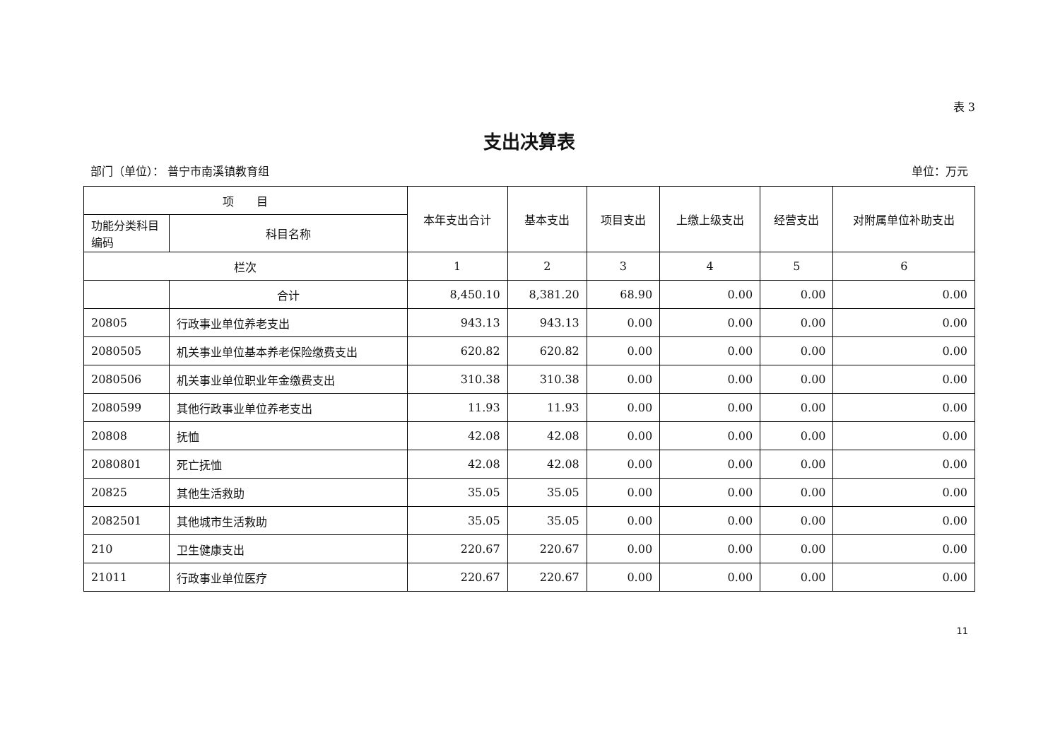表 3
支出决算表
部门（单位）： 普宁市南溪镇教育组 单位：万元
| 项 目 | | 本年支出合计 | 基本支出 | 项目支出 | 上缴上级支出 | 经营支出 | 对附属单位补助支出 |
| --- | --- | --- | --- | --- | --- | --- | --- |
| 功能分类科目编码 | 科目名称 | | | | | | |
| 栏次 | | 1 | 2 | 3 | 4 | 5 | 6 |
| | 合计 | 8,450.10 | 8,381.20 | 68.90 | 0.00 | 0.00 | 0.00 |
| 20805 | 行政事业单位养老支出 | 943.13 | 943.13 | 0.00 | 0.00 | 0.00 | 0.00 |
| 2080505 | 机关事业单位基本养老保险缴费支出 | 620.82 | 620.82 | 0.00 | 0.00 | 0.00 | 0.00 |
| 2080506 | 机关事业单位职业年金缴费支出 | 310.38 | 310.38 | 0.00 | 0.00 | 0.00 | 0.00 |
| 2080599 | 其他行政事业单位养老支出 | 11.93 | 11.93 | 0.00 | 0.00 | 0.00 | 0.00 |
| 20808 | 抚恤 | 42.08 | 42.08 | 0.00 | 0.00 | 0.00 | 0.00 |
| 2080801 | 死亡抚恤 | 42.08 | 42.08 | 0.00 | 0.00 | 0.00 | 0.00 |
| 20825 | 其他生活救助 | 35.05 | 35.05 | 0.00 | 0.00 | 0.00 | 0.00 |
| 2082501 | 其他城市生活救助 | 35.05 | 35.05 | 0.00 | 0.00 | 0.00 | 0.00 |
| 210 | 卫生健康支出 | 220.67 | 220.67 | 0.00 | 0.00 | 0.00 | 0.00 |
| 21011 | 行政事业单位医疗 | 220.67 | 220.67 | 0.00 | 0.00 | 0.00 | 0.00 |
11